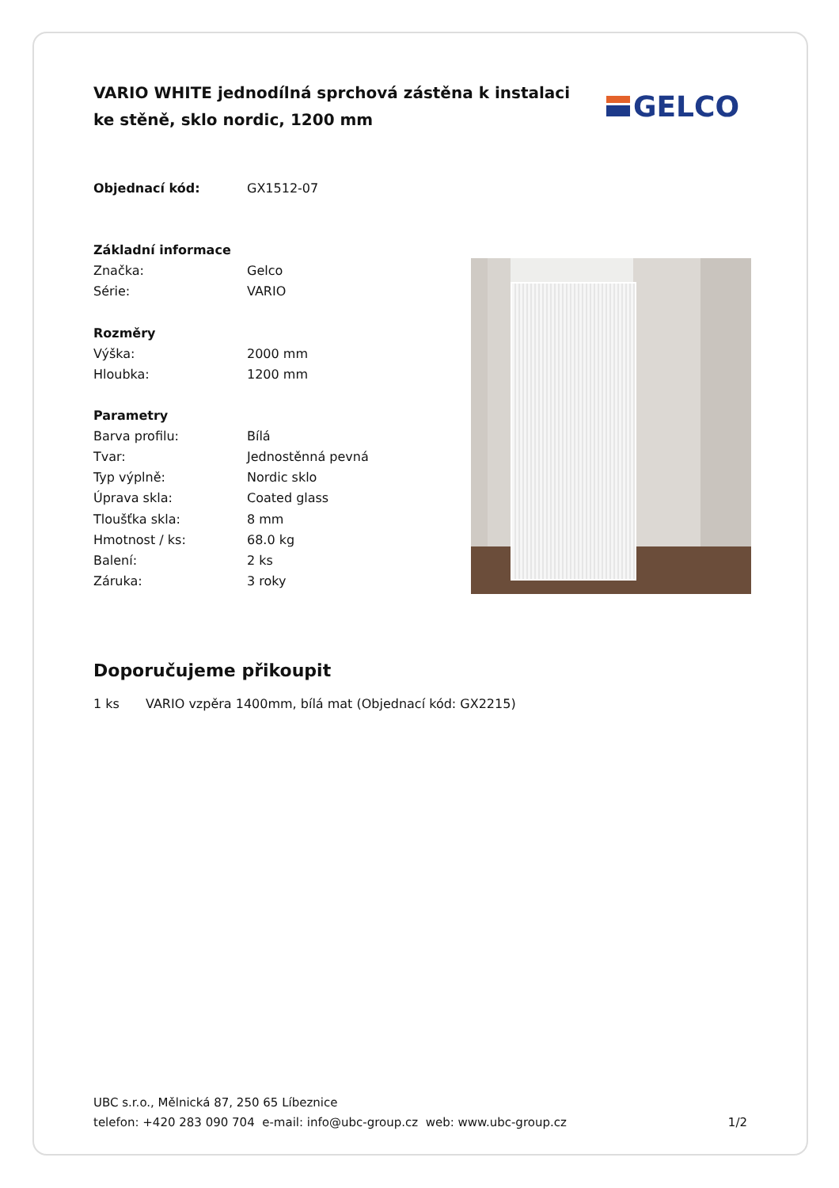VARIO WHITE jednodílná sprchová zástěna k instalaci ke stěně, sklo nordic, 1200 mm
GELCO
| Objednací kód: | GX1512-07 |
| Základní informace | |
| Značka: | Gelco |
| Série: | VARIO |
| Rozměry | |
| Výška: | 2000 mm |
| Hloubka: | 1200 mm |
| Parametry | |
| Barva profilu: | Bílá |
| Tvar: | Jednostěnná pevná |
| Typ výplně: | Nordic sklo |
| Úprava skla: | Coated glass |
| Tloušťka skla: | 8 mm |
| Hmotnost / ks: | 68.0 kg |
| Balení: | 2 ks |
| Záruka: | 3 roky |
Doporučujeme přikoupit
1 ks VARIO vzpěra 1400mm, bílá mat (Objednací kód: GX2215)
UBC s.r.o., Mělnická 87, 250 65 Líbeznice
telefon: +420 283 090 704 e-mail: info@ubc-group.cz web: www.ubc-group.cz
1/2